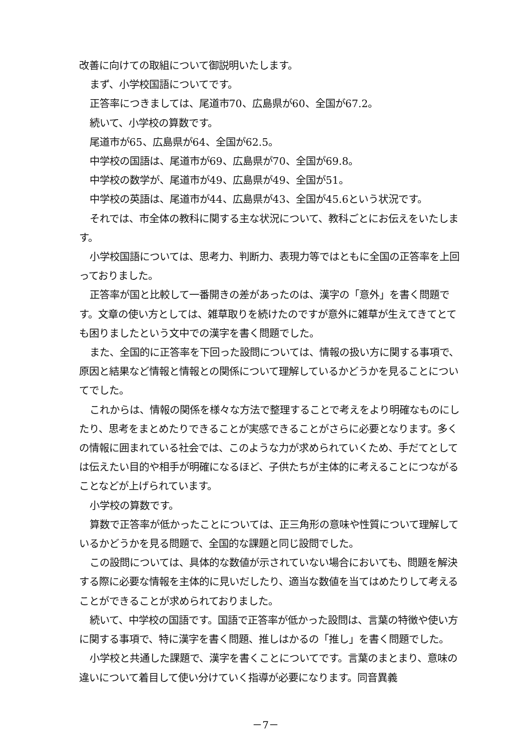改善に向けての取組について御説明いたします。
まず、小学校国語についてです。
正答率につきましては、尾道市70、広島県が60、全国が67.2。
続いて、小学校の算数です。
尾道市が65、広島県が64、全国が62.5。
中学校の国語は、尾道市が69、広島県が70、全国が69.8。
中学校の数学が、尾道市が49、広島県が49、全国が51。
中学校の英語は、尾道市が44、広島県が43、全国が45.6という状況です。
それでは、市全体の教科に関する主な状況について、教科ごとにお伝えをいたします。
小学校国語については、思考力、判断力、表現力等ではともに全国の正答率を上回っておりました。
正答率が国と比較して一番開きの差があったのは、漢字の「意外」を書く問題です。文章の使い方としては、雑草取りを続けたのですが意外に雑草が生えてきてとても困りましたという文中での漢字を書く問題でした。
また、全国的に正答率を下回った設問については、情報の扱い方に関する事項で、原因と結果など情報と情報との関係について理解しているかどうかを見ることについてでした。
これからは、情報の関係を様々な方法で整理することで考えをより明確なものにしたり、思考をまとめたりできることが実感できることがさらに必要となります。多くの情報に囲まれている社会では、このような力が求められていくため、手だてとしては伝えたい目的や相手が明確になるほど、子供たちが主体的に考えることにつながることなどが上げられています。
小学校の算数です。
算数で正答率が低かったことについては、正三角形の意味や性質について理解しているかどうかを見る問題で、全国的な課題と同じ設問でした。
この設問については、具体的な数値が示されていない場合においても、問題を解決する際に必要な情報を主体的に見いだしたり、適当な数値を当てはめたりして考えることができることが求められておりました。
続いて、中学校の国語です。国語で正答率が低かった設問は、言葉の特徴や使い方に関する事項で、特に漢字を書く問題、推しはかるの「推し」を書く問題でした。
小学校と共通した課題で、漢字を書くことについてです。言葉のまとまり、意味の違いについて着目して使い分けていく指導が必要になります。同音異義
－7－